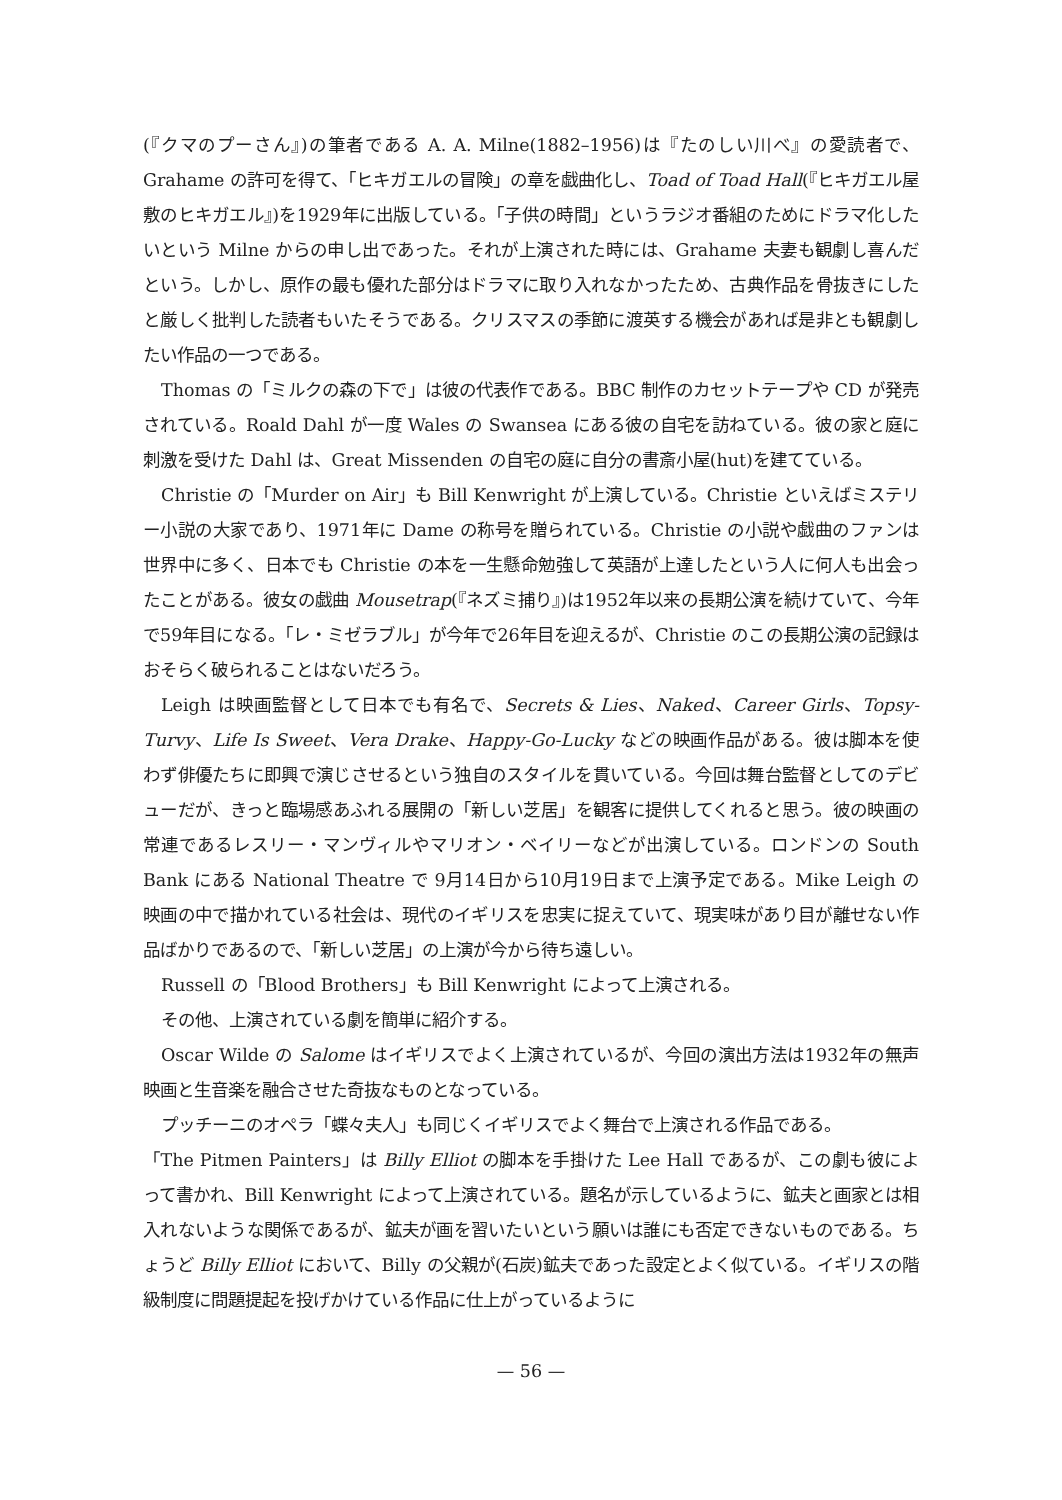(『クマのプーさん』)の筆者である A. A. Milne(1882–1956)は『たのしい川べ』の愛読者で、Grahame の許可を得て、「ヒキガエルの冒険」の章を戯曲化し、Toad of Toad Hall(『ヒキガエル屋敷のヒキガエル』)を1929年に出版している。「子供の時間」というラジオ番組のためにドラマ化したいという Milne からの申し出であった。それが上演された時には、Grahame 夫妻も観劇し喜んだという。しかし、原作の最も優れた部分はドラマに取り入れなかったため、古典作品を骨抜きにしたと厳しく批判した読者もいたそうである。クリスマスの季節に渡英する機会があれば是非とも観劇したい作品の一つである。
Thomas の「ミルクの森の下で」は彼の代表作である。BBC 制作のカセットテープや CD が発売されている。Roald Dahl が一度 Wales の Swansea にある彼の自宅を訪ねている。彼の家と庭に刺激を受けた Dahl は、Great Missenden の自宅の庭に自分の書斎小屋(hut)を建てている。
Christie の「Murder on Air」も Bill Kenwright が上演している。Christie といえばミステリー小説の大家であり、1971年に Dame の称号を贈られている。Christie の小説や戯曲のファンは世界中に多く、日本でも Christie の本を一生懸命勉強して英語が上達したという人に何人も出会ったことがある。彼女の戯曲 Mousetrap(『ネズミ捕り』)は1952年以来の長期公演を続けていて、今年で59年目になる。「レ・ミゼラブル」が今年で26年目を迎えるが、Christie のこの長期公演の記録はおそらく破られることはないだろう。
Leigh は映画監督として日本でも有名で、Secrets & Lies、Naked、Career Girls、Topsy-Turvy、Life Is Sweet、Vera Drake、Happy-Go-Lucky などの映画作品がある。彼は脚本を使わず俳優たちに即興で演じさせるという独自のスタイルを貫いている。今回は舞台監督としてのデビューだが、きっと臨場感あふれる展開の「新しい芝居」を観客に提供してくれると思う。彼の映画の常連であるレスリー・マンヴィルやマリオン・ベイリーなどが出演している。ロンドンの South Bank にある National Theatre で 9月14日から10月19日まで上演予定である。Mike Leigh の映画の中で描かれている社会は、現代のイギリスを忠実に捉えていて、現実味があり目が離せない作品ばかりであるので、「新しい芝居」の上演が今から待ち遠しい。
Russell の「Blood Brothers」も Bill Kenwright によって上演される。
その他、上演されている劇を簡単に紹介する。
Oscar Wilde の Salome はイギリスでよく上演されているが、今回の演出方法は1932年の無声映画と生音楽を融合させた奇抜なものとなっている。
プッチーニのオペラ「蝶々夫人」も同じくイギリスでよく舞台で上演される作品である。
「The Pitmen Painters」は Billy Elliot の脚本を手掛けた Lee Hall であるが、この劇も彼によって書かれ、Bill Kenwright によって上演されている。題名が示しているように、鉱夫と画家とは相入れないような関係であるが、鉱夫が画を習いたいという願いは誰にも否定できないものである。ちょうど Billy Elliot において、Billy の父親が(石炭)鉱夫であった設定とよく似ている。イギリスの階級制度に問題提起を投げかけている作品に仕上がっているように
— 56 —